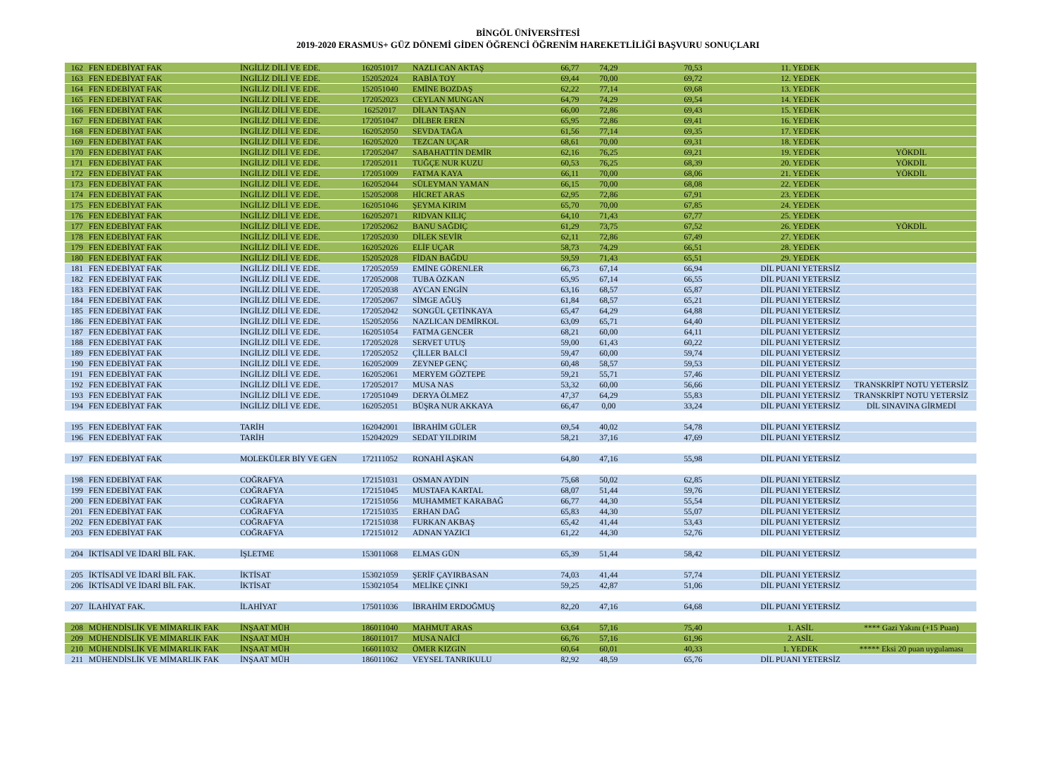BİNGÖL ÜNİVERSİTESİ
2019-2020 ERASMUS+ GÜZ DÖNEMİ GİDEN ÖĞRENCİ ÖĞRENİM HAREKETLİLİĞİ BAŞVURU SONUÇLARI
| 162 | FEN EDEBİYAT FAK | İNGİLİZ DİLİ VE EDE. | 162051017 | NAZLI CAN AKTAŞ | 66,77 | 74,29 | 70,53 | 11. YEDEK | |
| 163 | FEN EDEBİYAT FAK | İNGİLİZ DİLİ VE EDE. | 152052024 | RABİA TOY | 69,44 | 70,00 | 69,72 | 12. YEDEK | |
| 164 | FEN EDEBİYAT FAK | İNGİLİZ DİLİ VE EDE. | 152051040 | EMİNE BOZDAŞ | 62,22 | 77,14 | 69,68 | 13. YEDEK | |
| 165 | FEN EDEBİYAT FAK | İNGİLİZ DİLİ VE EDE. | 172052023 | CEYLAN MUNGAN | 64,79 | 74,29 | 69,54 | 14. YEDEK | |
| 166 | FEN EDEBİYAT FAK | İNGİLİZ DİLİ VE EDE. | 16252017 | DİLAN TAŞAN | 66,00 | 72,86 | 69,43 | 15. YEDEK | |
| 167 | FEN EDEBİYAT FAK | İNGİLİZ DİLİ VE EDE. | 172051047 | DİLBER EREN | 65,95 | 72,86 | 69,41 | 16. YEDEK | |
| 168 | FEN EDEBİYAT FAK | İNGİLİZ DİLİ VE EDE. | 162052050 | SEVDA TAĞA | 61,56 | 77,14 | 69,35 | 17. YEDEK | |
| 169 | FEN EDEBİYAT FAK | İNGİLİZ DİLİ VE EDE. | 162052020 | TEZCAN UÇAR | 68,61 | 70,00 | 69,31 | 18. YEDEK | |
| 170 | FEN EDEBİYAT FAK | İNGİLİZ DİLİ VE EDE. | 172052047 | SABAHATTİN DEMİR | 62,16 | 76,25 | 69,21 | 19. YEDEK | YÖKDİL |
| 171 | FEN EDEBİYAT FAK | İNGİLİZ DİLİ VE EDE. | 172052011 | TUĞÇE NUR KUZU | 60,53 | 76,25 | 68,39 | 20. YEDEK | YÖKDİL |
| 172 | FEN EDEBİYAT FAK | İNGİLİZ DİLİ VE EDE. | 172051009 | FATMA KAYA | 66,11 | 70,00 | 68,06 | 21. YEDEK | YÖKDİL |
| 173 | FEN EDEBİYAT FAK | İNGİLİZ DİLİ VE EDE. | 162052044 | SÜLEYMAN YAMAN | 66,15 | 70,00 | 68,08 | 22. YEDEK | |
| 174 | FEN EDEBİYAT FAK | İNGİLİZ DİLİ VE EDE. | 152052008 | HİCRET ARAS | 62,95 | 72,86 | 67,91 | 23. YEDEK | |
| 175 | FEN EDEBİYAT FAK | İNGİLİZ DİLİ VE EDE. | 162051046 | ŞEYMA KIRIM | 65,70 | 70,00 | 67,85 | 24. YEDEK | |
| 176 | FEN EDEBİYAT FAK | İNGİLİZ DİLİ VE EDE. | 162052071 | RIDVAN KILIÇ | 64,10 | 71,43 | 67,77 | 25. YEDEK | |
| 177 | FEN EDEBİYAT FAK | İNGİLİZ DİLİ VE EDE. | 172052062 | BANU SAĞDIÇ | 61,29 | 73,75 | 67,52 | 26. YEDEK | YÖKDİL |
| 178 | FEN EDEBİYAT FAK | İNGİLİZ DİLİ VE EDE. | 172052030 | DİLEK SEVİR | 62,11 | 72,86 | 67,49 | 27. YEDEK | |
| 179 | FEN EDEBİYAT FAK | İNGİLİZ DİLİ VE EDE. | 162052026 | ELİF UÇAR | 58,73 | 74,29 | 66,51 | 28. YEDEK | |
| 180 | FEN EDEBİYAT FAK | İNGİLİZ DİLİ VE EDE. | 152052028 | FİDAN BAĞDU | 59,59 | 71,43 | 65,51 | 29. YEDEK | |
| 181 | FEN EDEBİYAT FAK | İNGİLİZ DİLİ VE EDE. | 172052059 | EMİNE GÖRENLER | 66,73 | 67,14 | 66,94 | DİL PUANI YETERSİZ | |
| 182 | FEN EDEBİYAT FAK | İNGİLİZ DİLİ VE EDE. | 172052008 | TUBA ÖZKAN | 65,95 | 67,14 | 66,55 | DİL PUANI YETERSİZ | |
| 183 | FEN EDEBİYAT FAK | İNGİLİZ DİLİ VE EDE. | 172052038 | AYCAN ENGİN | 63,16 | 68,57 | 65,87 | DİL PUANI YETERSİZ | |
| 184 | FEN EDEBİYAT FAK | İNGİLİZ DİLİ VE EDE. | 172052067 | SİMGE AĞUŞ | 61,84 | 68,57 | 65,21 | DİL PUANI YETERSİZ | |
| 185 | FEN EDEBİYAT FAK | İNGİLİZ DİLİ VE EDE. | 172052042 | SONGÜL ÇETİNKAYA | 65,47 | 64,29 | 64,88 | DİL PUANI YETERSİZ | |
| 186 | FEN EDEBİYAT FAK | İNGİLİZ DİLİ VE EDE. | 152052056 | NAZLICAN DEMİRKOL | 63,09 | 65,71 | 64,40 | DİL PUANI YETERSİZ | |
| 187 | FEN EDEBİYAT FAK | İNGİLİZ DİLİ VE EDE. | 162051054 | FATMA GENCER | 68,21 | 60,00 | 64,11 | DİL PUANI YETERSİZ | |
| 188 | FEN EDEBİYAT FAK | İNGİLİZ DİLİ VE EDE. | 172052028 | SERVET UTUŞ | 59,00 | 61,43 | 60,22 | DİL PUANI YETERSİZ | |
| 189 | FEN EDEBİYAT FAK | İNGİLİZ DİLİ VE EDE. | 172052052 | ÇİLLER BALCİ | 59,47 | 60,00 | 59,74 | DİL PUANI YETERSİZ | |
| 190 | FEN EDEBİYAT FAK | İNGİLİZ DİLİ VE EDE. | 162052009 | ZEYNEP GENÇ | 60,48 | 58,57 | 59,53 | DİL PUANI YETERSİZ | |
| 191 | FEN EDEBİYAT FAK | İNGİLİZ DİLİ VE EDE. | 162052061 | MERYEM GÖZTEPE | 59,21 | 55,71 | 57,46 | DİL PUANI YETERSİZ | |
| 192 | FEN EDEBİYAT FAK | İNGİLİZ DİLİ VE EDE. | 172052017 | MUSA NAS | 53,32 | 60,00 | 56,66 | DİL PUANI YETERSİZ | TRANSKRİPT NOTU YETERSİZ |
| 193 | FEN EDEBİYAT FAK | İNGİLİZ DİLİ VE EDE. | 172051049 | DERYA ÖLMEZ | 47,37 | 64,29 | 55,83 | DİL PUANI YETERSİZ | TRANSKRİPT NOTU YETERSİZ |
| 194 | FEN EDEBİYAT FAK | İNGİLİZ DİLİ VE EDE. | 162052051 | BÜŞRA NUR AKKAYA | 66,47 | 0,00 | 33,24 | DİL PUANI YETERSİZ | DİL SINAVINA GİRMEDİ |
| 195 | FEN EDEBİYAT FAK | TARİH | 162042001 | İBRAHİM GÜLER | 69,54 | 40,02 | 54,78 | DİL PUANI YETERSİZ | |
| 196 | FEN EDEBİYAT FAK | TARİH | 152042029 | SEDAT YILDIRIM | 58,21 | 37,16 | 47,69 | DİL PUANI YETERSİZ | |
| 197 | FEN EDEBİYAT FAK | MOLEKÜLER BİY VE GEN | 172111052 | RONAHİ AŞKAN | 64,80 | 47,16 | 55,98 | DİL PUANI YETERSİZ | |
| 198 | FEN EDEBİYAT FAK | COĞRAFYA | 172151031 | OSMAN AYDIN | 75,68 | 50,02 | 62,85 | DİL PUANI YETERSİZ | |
| 199 | FEN EDEBİYAT FAK | COĞRAFYA | 172151045 | MUSTAFA KARTAL | 68,07 | 51,44 | 59,76 | DİL PUANI YETERSİZ | |
| 200 | FEN EDEBİYAT FAK | COĞRAFYA | 172151056 | MUHAMMET KARABAĞ | 66,77 | 44,30 | 55,54 | DİL PUANI YETERSİZ | |
| 201 | FEN EDEBİYAT FAK | COĞRAFYA | 172151035 | ERHAN DAĞ | 65,83 | 44,30 | 55,07 | DİL PUANI YETERSİZ | |
| 202 | FEN EDEBİYAT FAK | COĞRAFYA | 172151038 | FURKAN AKBAŞ | 65,42 | 41,44 | 53,43 | DİL PUANI YETERSİZ | |
| 203 | FEN EDEBİYAT FAK | COĞRAFYA | 172151012 | ADNAN YAZICI | 61,22 | 44,30 | 52,76 | DİL PUANI YETERSİZ | |
| 204 | İKTİSADİ VE İDARİ BİL FAK. | İŞLETME | 153011068 | ELMAS GÜN | 65,39 | 51,44 | 58,42 | DİL PUANI YETERSİZ | |
| 205 | İKTİSADİ VE İDARİ BİL FAK. | İKTİSAT | 153021059 | ŞERİF ÇAYIRBASAN | 74,03 | 41,44 | 57,74 | DİL PUANI YETERSİZ | |
| 206 | İKTİSADİ VE İDARİ BİL FAK. | İKTİSAT | 153021054 | MELİKE ÇINKI | 59,25 | 42,87 | 51,06 | DİL PUANI YETERSİZ | |
| 207 | İLAHİYAT FAK. | İLAHİYAT | 175011036 | İBRAHİM ERDOĞMUŞ | 82,20 | 47,16 | 64,68 | DİL PUANI YETERSİZ | |
| 208 | MÜHENDİSLİK VE MİMARLIK FAK | İNŞAAT MÜH | 186011040 | MAHMUT ARAS | 63,64 | 57,16 | 75,40 | 1. ASİL | **** Gazi Yakını (+15 Puan) |
| 209 | MÜHENDİSLİK VE MİMARLIK FAK | İNŞAAT MÜH | 186011017 | MUSA NAİCİ | 66,76 | 57,16 | 61,96 | 2. ASİL | |
| 210 | MÜHENDİSLİK VE MİMARLIK FAK | İNŞAAT MÜH | 166011032 | ÖMER KIZGIN | 60,64 | 60,01 | 40,33 | 1. YEDEK | ***** Eksi 20 puan uygulaması |
| 211 | MÜHENDİSLİK VE MİMARLIK FAK | İNŞAAT MÜH | 186011062 | VEYSEL TANRIKULU | 82,92 | 48,59 | 65,76 | DİL PUANI YETERSİZ | |